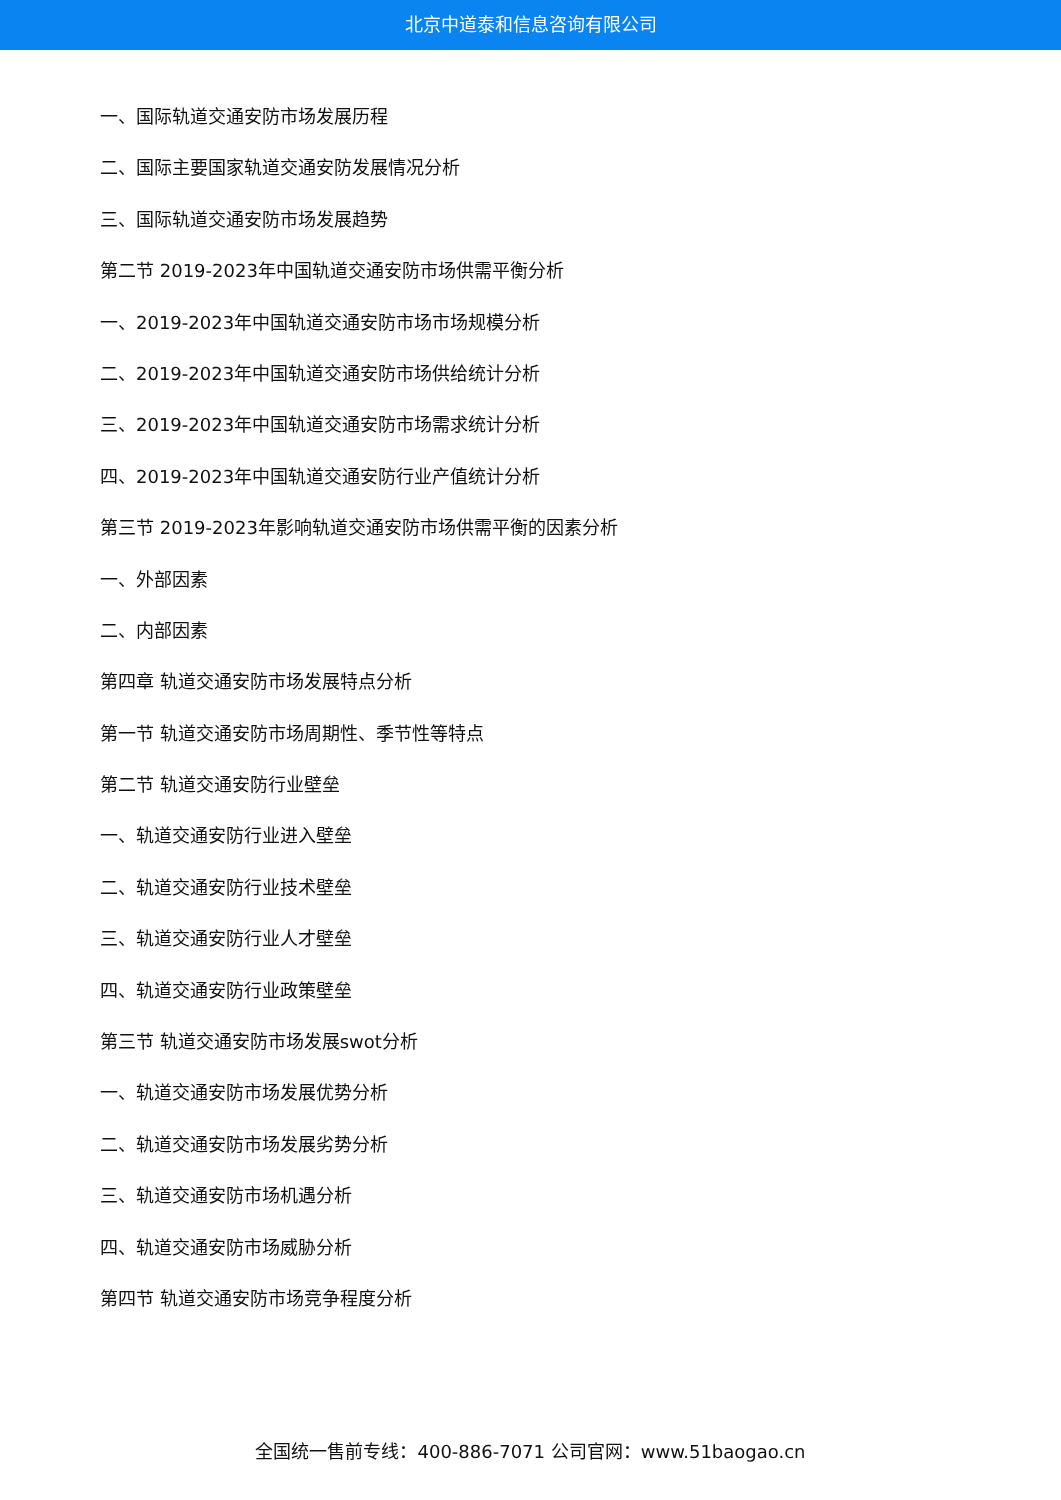北京中道泰和信息咨询有限公司
一、国际轨道交通安防市场发展历程
二、国际主要国家轨道交通安防发展情况分析
三、国际轨道交通安防市场发展趋势
第二节 2019-2023年中国轨道交通安防市场供需平衡分析
一、2019-2023年中国轨道交通安防市场市场规模分析
二、2019-2023年中国轨道交通安防市场供给统计分析
三、2019-2023年中国轨道交通安防市场需求统计分析
四、2019-2023年中国轨道交通安防行业产值统计分析
第三节 2019-2023年影响轨道交通安防市场供需平衡的因素分析
一、外部因素
二、内部因素
第四章 轨道交通安防市场发展特点分析
第一节 轨道交通安防市场周期性、季节性等特点
第二节 轨道交通安防行业壁垒
一、轨道交通安防行业进入壁垒
二、轨道交通安防行业技术壁垒
三、轨道交通安防行业人才壁垒
四、轨道交通安防行业政策壁垒
第三节 轨道交通安防市场发展swot分析
一、轨道交通安防市场发展优势分析
二、轨道交通安防市场发展劣势分析
三、轨道交通安防市场机遇分析
四、轨道交通安防市场威胁分析
第四节 轨道交通安防市场竞争程度分析
全国统一售前专线：400-886-7071 公司官网：www.51baogao.cn